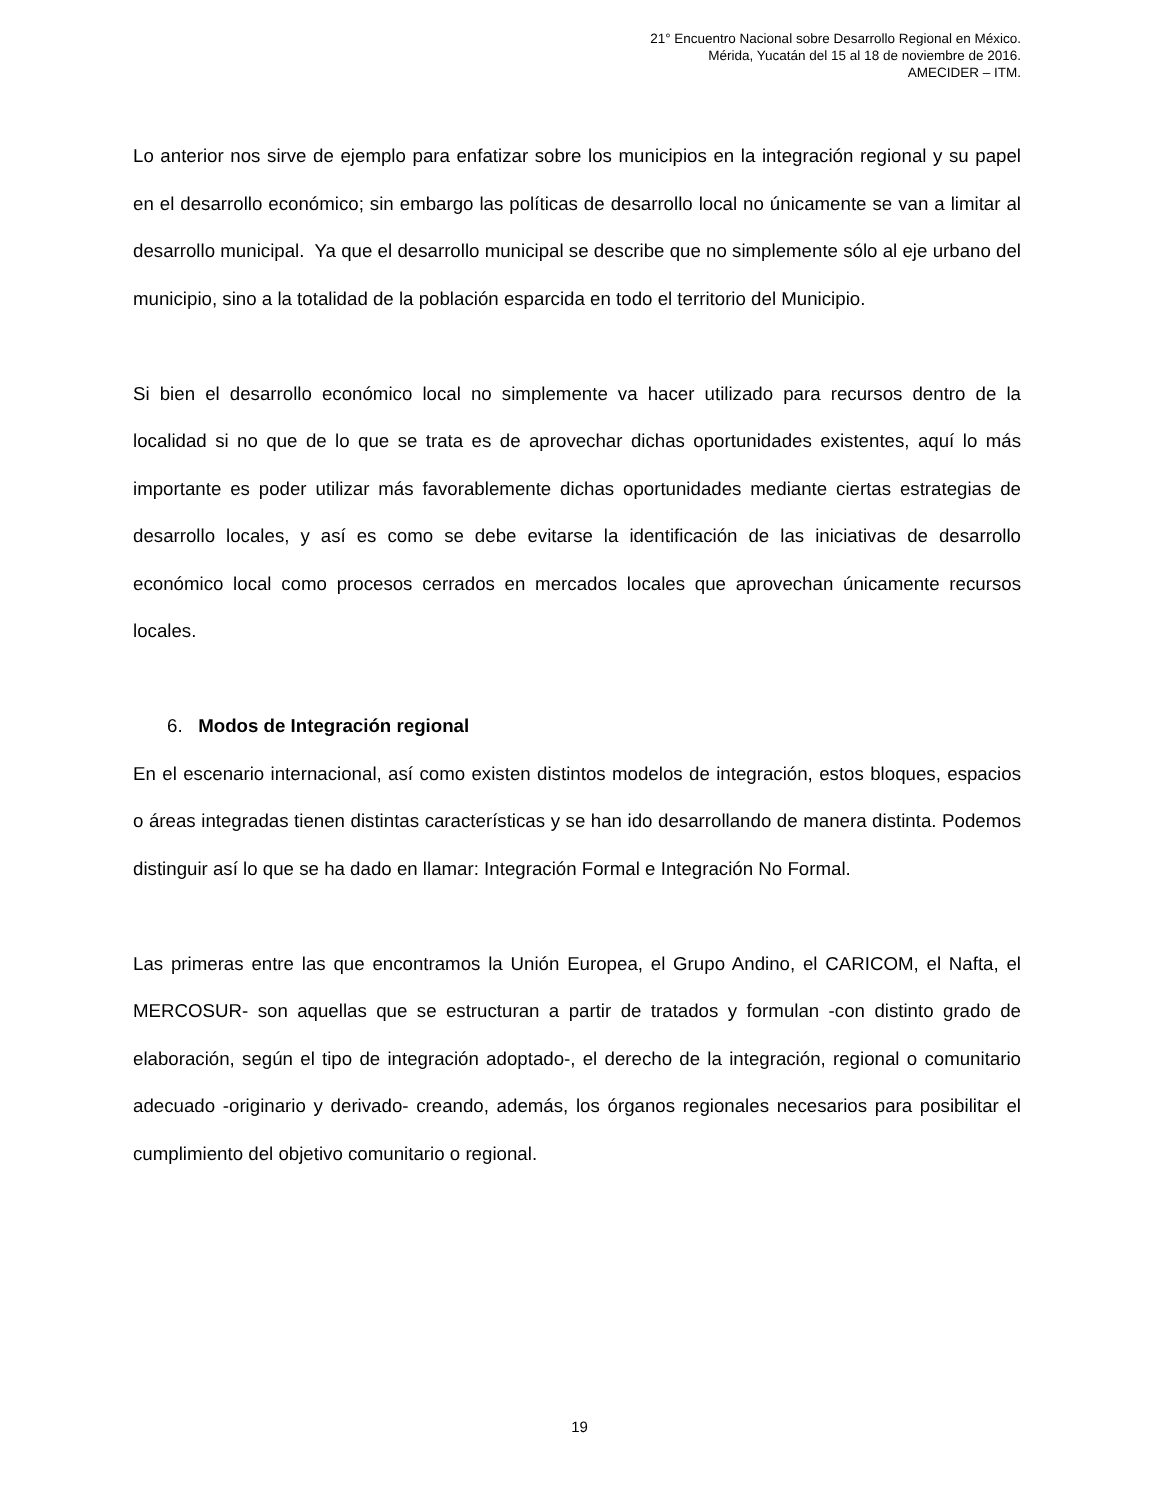21° Encuentro Nacional sobre Desarrollo Regional en México.
Mérida, Yucatán del 15 al 18 de noviembre de 2016.
AMECIDER – ITM.
Lo anterior nos sirve de ejemplo para enfatizar sobre los municipios en la integración regional y su papel en el desarrollo económico; sin embargo las políticas de desarrollo local no únicamente se van a limitar al desarrollo municipal. Ya que el desarrollo municipal se describe que no simplemente sólo al eje urbano del municipio, sino a la totalidad de la población esparcida en todo el territorio del Municipio.
Si bien el desarrollo económico local no simplemente va hacer utilizado para recursos dentro de la localidad si no que de lo que se trata es de aprovechar dichas oportunidades existentes, aquí lo más importante es poder utilizar más favorablemente dichas oportunidades mediante ciertas estrategias de desarrollo locales, y así es como se debe evitarse la identificación de las iniciativas de desarrollo económico local como procesos cerrados en mercados locales que aprovechan únicamente recursos locales.
6. Modos de Integración regional
En el escenario internacional, así como existen distintos modelos de integración, estos bloques, espacios o áreas integradas tienen distintas características y se han ido desarrollando de manera distinta. Podemos distinguir así lo que se ha dado en llamar: Integración Formal e Integración No Formal.
Las primeras entre las que encontramos la Unión Europea, el Grupo Andino, el CARICOM, el Nafta, el MERCOSUR- son aquellas que se estructuran a partir de tratados y formulan -con distinto grado de elaboración, según el tipo de integración adoptado-, el derecho de la integración, regional o comunitario adecuado -originario y derivado- creando, además, los órganos regionales necesarios para posibilitar el cumplimiento del objetivo comunitario o regional.
19